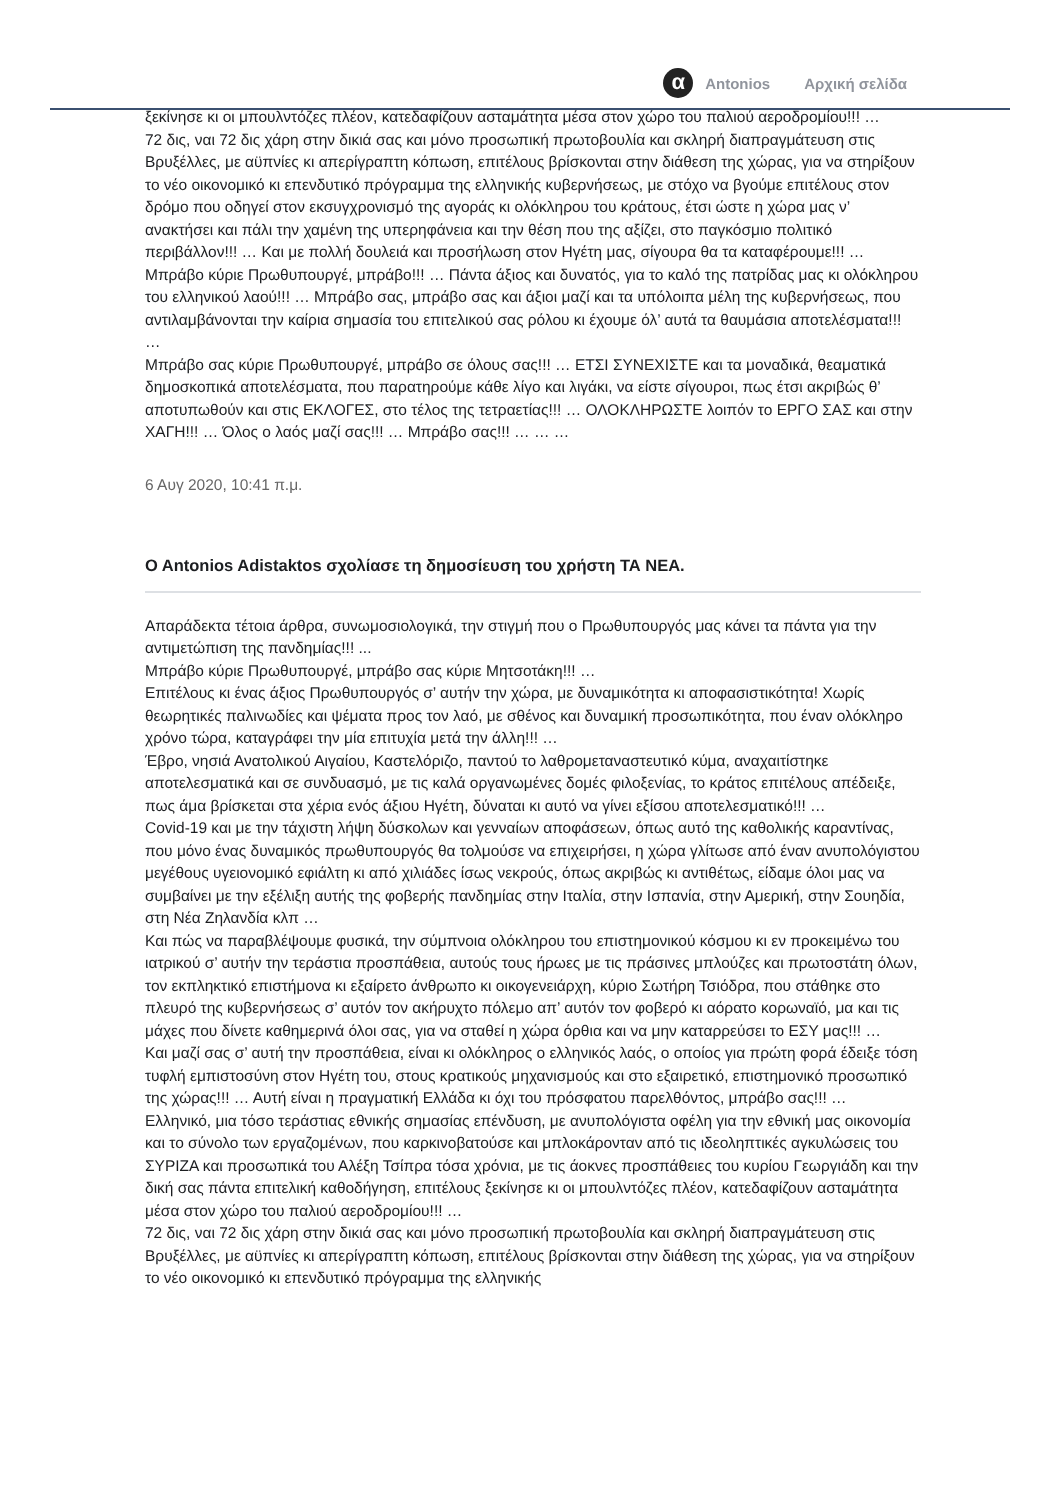α Antonios Αρχική σελίδα
ξεκίνησε κι οι μπουλντόζες πλέον, κατεδαφίζουν ασταμάτητα μέσα στον χώρο του παλιού αεροδρομίου!!! …
72 δις, ναι 72 δις χάρη στην δικιά σας και μόνο προσωπική πρωτοβουλία και σκληρή διαπραγμάτευση στις Βρυξέλλες, με αϋπνίες κι απερίγραπτη κόπωση, επιτέλους βρίσκονται στην διάθεση της χώρας, για να στηρίξουν το νέο οικονομικό κι επενδυτικό πρόγραμμα της ελληνικής κυβερνήσεως, με στόχο να βγούμε επιτέλους στον δρόμο που οδηγεί στον εκσυγχρονισμό της αγοράς κι ολόκληρου του κράτους, έτσι ώστε η χώρα μας ν’ ανακτήσει και πάλι την χαμένη της υπερηφάνεια και την θέση που της αξίζει, στο παγκόσμιο πολιτικό περιβάλλον!!! … Και με πολλή δουλειά και προσήλωση στον Ηγέτη μας, σίγουρα θα τα καταφέρουμε!!! …
Μπράβο κύριε Πρωθυπουργέ, μπράβο!!! … Πάντα άξιος και δυνατός, για το καλό της πατρίδας μας κι ολόκληρου του ελληνικού λαού!!! … Μπράβο σας, μπράβο σας και άξιοι μαζί και τα υπόλοιπα μέλη της κυβερνήσεως, που αντιλαμβάνονται την καίρια σημασία του επιτελικού σας ρόλου κι έχουμε όλ’ αυτά τα θαυμάσια αποτελέσματα!!! …
Μπράβο σας κύριε Πρωθυπουργέ, μπράβο σε όλους σας!!! … ΕΤΣΙ ΣΥΝΕΧΙΣΤΕ και τα μοναδικά, θεαματικά δημοσκοπικά αποτελέσματα, που παρατηρούμε κάθε λίγο και λιγάκι, να είστε σίγουροι, πως έτσι ακριβώς θ’ αποτυπωθούν και στις ΕΚΛΟΓΕΣ, στο τέλος της τετραετίας!!! … ΟΛΟΚΛΗΡΩΣΤΕ λοιπόν το ΕΡΓΟ ΣΑΣ και στην ΧΑΓΗ!!! … Όλος ο λαός μαζί σας!!! … Μπράβο σας!!! … … …
6 Αυγ 2020, 10:41 π.μ.
O Antonios Adistaktos σχολίασε τη δημοσίευση του χρήστη ΤΑ ΝΕΑ.
Απαράδεκτα τέτοια άρθρα, συνωμοσιολογικά, την στιγμή που ο Πρωθυπουργός μας κάνει τα πάντα για την αντιμετώπιση της πανδημίας!!! ...
Μπράβο κύριε Πρωθυπουργέ, μπράβο σας κύριε Μητσοτάκη!!! …
Επιτέλους κι ένας άξιος Πρωθυπουργός σ’ αυτήν την χώρα, με δυναμικότητα κι αποφασιστικότητα! Χωρίς θεωρητικές παλινωδίες και ψέματα προς τον λαό, με σθένος και δυναμική προσωπικότητα, που έναν ολόκληρο χρόνο τώρα, καταγράφει την μία επιτυχία μετά την άλλη!!! …
Έβρο, νησιά Ανατολικού Αιγαίου, Καστελόριζο, παντού το λαθρομεταναστευτικό κύμα, αναχαιτίστηκε αποτελεσματικά και σε συνδυασμό, με τις καλά οργανωμένες δομές φιλοξενίας, το κράτος επιτέλους απέδειξε, πως άμα βρίσκεται στα χέρια ενός άξιου Ηγέτη, δύναται κι αυτό να γίνει εξίσου αποτελεσματικό!!! …
Covid-19 και με την τάχιστη λήψη δύσκολων και γενναίων αποφάσεων, όπως αυτό της καθολικής καραντίνας, που μόνο ένας δυναμικός πρωθυπουργός θα τολμούσε να επιχειρήσει, η χώρα γλίτωσε από έναν ανυπολόγιστου μεγέθους υγειονομικό εφιάλτη κι από χιλιάδες ίσως νεκρούς, όπως ακριβώς κι αντιθέτως, είδαμε όλοι μας να συμβαίνει με την εξέλιξη αυτής της φοβερής πανδημίας στην Ιταλία, στην Ισπανία, στην Αμερική, στην Σουηδία, στη Νέα Ζηλανδία κλπ …
Και πώς να παραβλέψουμε φυσικά, την σύμπνοια ολόκληρου του επιστημονικού κόσμου κι εν προκειμένω του ιατρικού σ’ αυτήν την τεράστια προσπάθεια, αυτούς τους ήρωες με τις πράσινες μπλούζες και πρωτοστάτη όλων, τον εκπληκτικό επιστήμονα κι εξαίρετο άνθρωπο κι οικογενειάρχη, κύριο Σωτήρη Τσιόδρα, που στάθηκε στο πλευρό της κυβερνήσεως σ’ αυτόν τον ακήρυχτο πόλεμο απ’ αυτόν τον φοβερό κι αόρατο κορωναϊό, μα και τις μάχες που δίνετε καθημερινά όλοι σας, για να σταθεί η χώρα όρθια και να μην καταρρεύσει το ΕΣΥ μας!!! …
Και μαζί σας σ’ αυτή την προσπάθεια, είναι κι ολόκληρος ο ελληνικός λαός, ο οποίος για πρώτη φορά έδειξε τόση τυφλή εμπιστοσύνη στον Ηγέτη του, στους κρατικούς μηχανισμούς και στο εξαιρετικό, επιστημονικό προσωπικό της χώρας!!! … Αυτή είναι η πραγματική Ελλάδα κι όχι του πρόσφατου παρελθόντος, μπράβο σας!!! …
Ελληνικό, μια τόσο τεράστιας εθνικής σημασίας επένδυση, με ανυπολόγιστα οφέλη για την εθνική μας οικονομία και το σύνολο των εργαζομένων, που καρκινοβατούσε και μπλοκάρονταν από τις ιδεοληπτικές αγκυλώσεις του ΣΥΡΙΖΑ και προσωπικά του Αλέξη Τσίπρα τόσα χρόνια, με τις άοκνες προσπάθειες του κυρίου Γεωργιάδη και την δική σας πάντα επιτελική καθοδήγηση, επιτέλους ξεκίνησε κι οι μπουλντόζες πλέον, κατεδαφίζουν ασταμάτητα μέσα στον χώρο του παλιού αεροδρομίου!!! …
72 δις, ναι 72 δις χάρη στην δικιά σας και μόνο προσωπική πρωτοβουλία και σκληρή διαπραγμάτευση στις Βρυξέλλες, με αϋπνίες κι απερίγραπτη κόπωση, επιτέλους βρίσκονται στην διάθεση της χώρας, για να στηρίξουν το νέο οικονομικό κι επενδυτικό πρόγραμμα της ελληνικής